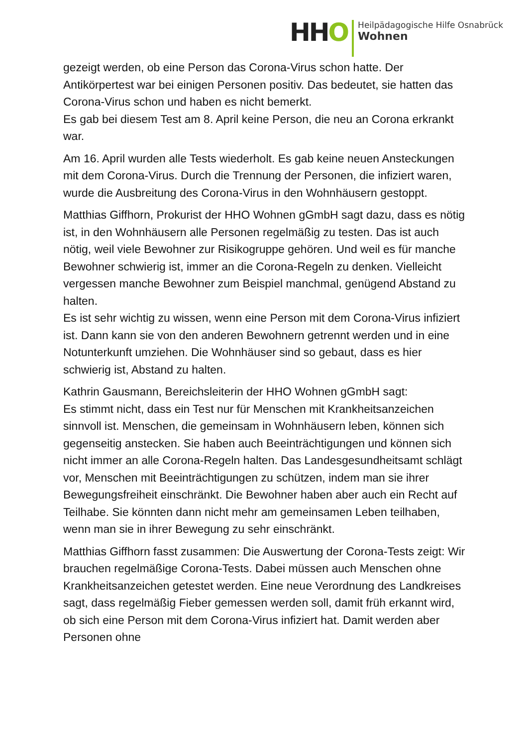HHO
Heilpädagogische Hilfe Osnabrück
Wohnen
gezeigt werden, ob eine Person das Corona-Virus schon hatte. Der Antikörpertest war bei einigen Personen positiv. Das bedeutet, sie hatten das Corona-Virus schon und haben es nicht bemerkt.
Es gab bei diesem Test am 8. April keine Person, die neu an Corona erkrankt war.
Am 16. April wurden alle Tests wiederholt. Es gab keine neuen Ansteckungen mit dem Corona-Virus. Durch die Trennung der Personen, die infiziert waren, wurde die Ausbreitung des Corona-Virus in den Wohnhäusern gestoppt.
Matthias Giffhorn, Prokurist der HHO Wohnen gGmbH sagt dazu, dass es nötig ist, in den Wohnhäusern alle Personen regelmäßig zu testen. Das ist auch nötig, weil viele Bewohner zur Risikogruppe gehören. Und weil es für manche Bewohner schwierig ist, immer an die Corona-Regeln zu denken. Vielleicht vergessen manche Bewohner zum Beispiel manchmal, genügend Abstand zu halten.
Es ist sehr wichtig zu wissen, wenn eine Person mit dem Corona-Virus infiziert ist. Dann kann sie von den anderen Bewohnern getrennt werden und in eine Notunterkunft umziehen. Die Wohnhäuser sind so gebaut, dass es hier schwierig ist, Abstand zu halten.
Kathrin Gausmann, Bereichsleiterin der HHO Wohnen gGmbH sagt:
Es stimmt nicht, dass ein Test nur für Menschen mit Krankheitsanzeichen sinnvoll ist. Menschen, die gemeinsam in Wohnhäusern leben, können sich gegenseitig anstecken. Sie haben auch Beeinträchtigungen und können sich nicht immer an alle Corona-Regeln halten. Das Landesgesundheitsamt schlägt vor, Menschen mit Beeinträchtigungen zu schützen, indem man sie ihrer Bewegungsfreiheit einschränkt. Die Bewohner haben aber auch ein Recht auf Teilhabe. Sie könnten dann nicht mehr am gemeinsamen Leben teilhaben, wenn man sie in ihrer Bewegung zu sehr einschränkt.
Matthias Giffhorn fasst zusammen: Die Auswertung der Corona-Tests zeigt: Wir brauchen regelmäßige Corona-Tests. Dabei müssen auch Menschen ohne Krankheitsanzeichen getestet werden. Eine neue Verordnung des Landkreises sagt, dass regelmäßig Fieber gemessen werden soll, damit früh erkannt wird, ob sich eine Person mit dem Corona-Virus infiziert hat. Damit werden aber Personen ohne